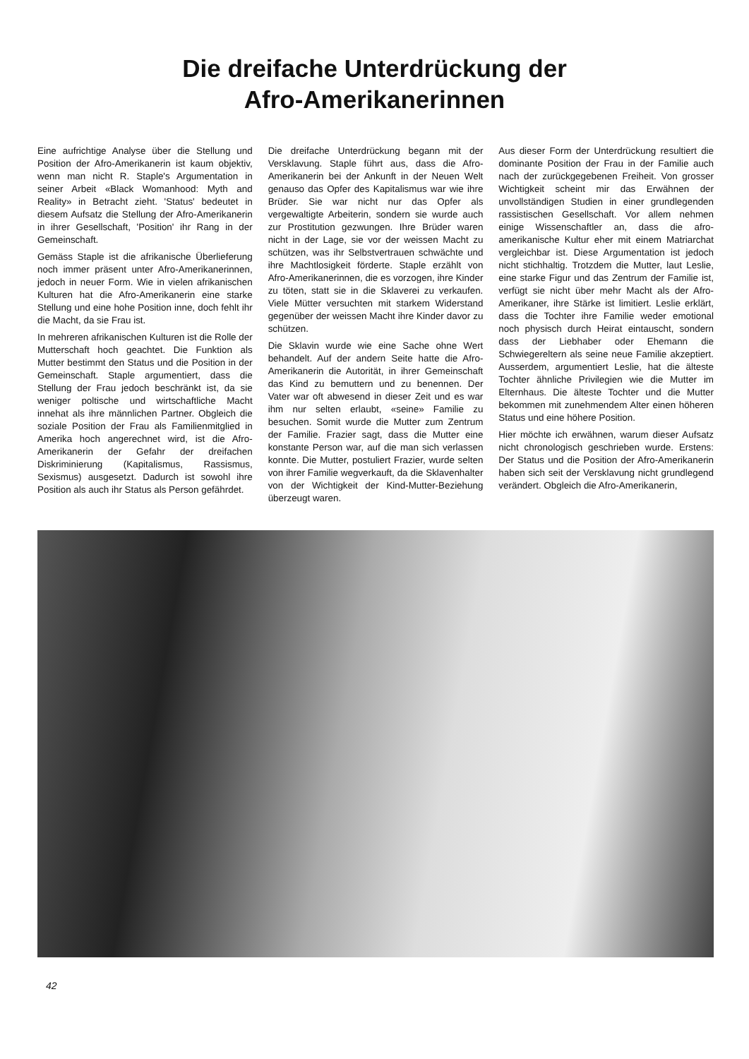Die dreifache Unterdrückung der
Afro-Amerikanerinnen
Eine aufrichtige Analyse über die Stellung und Position der Afro-Amerikanerin ist kaum objektiv, wenn man nicht R. Staple's Argumentation in seiner Arbeit «Black Womanhood: Myth and Reality» in Betracht zieht. 'Status' bedeutet in diesem Aufsatz die Stellung der Afro-Amerikanerin in ihrer Gesellschaft, 'Position' ihr Rang in der Gemeinschaft.
Gemäss Staple ist die afrikanische Überlieferung noch immer präsent unter Afro-Amerikanerinnen, jedoch in neuer Form. Wie in vielen afrikanischen Kulturen hat die Afro-Amerikanerin eine starke Stellung und eine hohe Position inne, doch fehlt ihr die Macht, da sie Frau ist.
In mehreren afrikanischen Kulturen ist die Rolle der Mutterschaft hoch geachtet. Die Funktion als Mutter bestimmt den Status und die Position in der Gemeinschaft. Staple argumentiert, dass die Stellung der Frau jedoch beschränkt ist, da sie weniger poltische und wirtschaftliche Macht innehat als ihre männlichen Partner. Obgleich die soziale Position der Frau als Familienmitglied in Amerika hoch angerechnet wird, ist die Afro-Amerikanerin der Gefahr der dreifachen Diskriminierung (Kapitalismus, Rassismus, Sexismus) ausgesetzt. Dadurch ist sowohl ihre Position als auch ihr Status als Person gefährdet.
Die dreifache Unterdrückung begann mit der Versklavung. Staple führt aus, dass die Afro-Amerikanerin bei der Ankunft in der Neuen Welt genauso das Opfer des Kapitalismus war wie ihre Brüder. Sie war nicht nur das Opfer als vergewaltigte Arbeiterin, sondern sie wurde auch zur Prostitution gezwungen. Ihre Brüder waren nicht in der Lage, sie vor der weissen Macht zu schützen, was ihr Selbstvertrauen schwächte und ihre Machtlosigkeit förderte. Staple erzählt von Afro-Amerikanerinnen, die es vorzogen, ihre Kinder zu töten, statt sie in die Sklaverei zu verkaufen. Viele Mütter versuchten mit starkem Widerstand gegenüber der weissen Macht ihre Kinder davor zu schützen.
Die Sklavin wurde wie eine Sache ohne Wert behandelt. Auf der andern Seite hatte die Afro-Amerikanerin die Autorität, in ihrer Gemeinschaft das Kind zu bemuttern und zu benennen. Der Vater war oft abwesend in dieser Zeit und es war ihm nur selten erlaubt, «seine» Familie zu besuchen. Somit wurde die Mutter zum Zentrum der Familie. Frazier sagt, dass die Mutter eine konstante Person war, auf die man sich verlassen konnte. Die Mutter, postuliert Frazier, wurde selten von ihrer Familie wegverkauft, da die Sklavenhalter von der Wichtigkeit der Kind-Mutter-Beziehung überzeugt waren.
Aus dieser Form der Unterdrückung resultiert die dominante Position der Frau in der Familie auch nach der zurückgegebenen Freiheit. Von grosser Wichtigkeit scheint mir das Erwähnen der unvollständigen Studien in einer grundlegenden rassistischen Gesellschaft. Vor allem nehmen einige Wissenschaftler an, dass die afro-amerikanische Kultur eher mit einem Matriarchat vergleichbar ist. Diese Argumentation ist jedoch nicht stichhaltig. Trotzdem die Mutter, laut Leslie, eine starke Figur und das Zentrum der Familie ist, verfügt sie nicht über mehr Macht als der Afro-Amerikaner, ihre Stärke ist limitiert. Leslie erklärt, dass die Tochter ihre Familie weder emotional noch physisch durch Heirat eintauscht, sondern dass der Liebhaber oder Ehemann die Schwiegereltern als seine neue Familie akzeptiert. Ausserdem, argumentiert Leslie, hat die älteste Tochter ähnliche Privilegien wie die Mutter im Elternhaus. Die älteste Tochter und die Mutter bekommen mit zunehmendem Alter einen höheren Status und eine höhere Position.
Hier möchte ich erwähnen, warum dieser Aufsatz nicht chronologisch geschrieben wurde. Erstens: Der Status und die Position der Afro-Amerikanerin haben sich seit der Versklavung nicht grundlegend verändert. Obgleich die Afro-Amerikanerin,
42